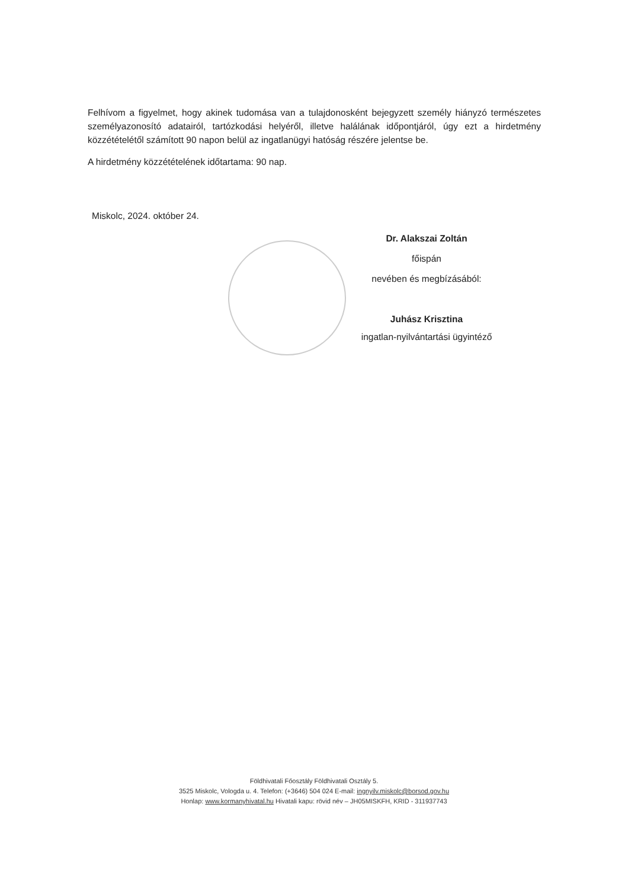Felhívom a figyelmet, hogy akinek tudomása van a tulajdonosként bejegyzett személy hiányzó természetes személyazonosító adatairól, tartózkodási helyéről, illetve halálának időpontjáról, úgy ezt a hirdetmény közzétételétől számított 90 napon belül az ingatlanügyi hatóság részére jelentse be.
A hirdetmény közzétételének időtartama: 90 nap.
Miskolc, 2024. október 24.
Dr. Alakszai Zoltán
főispán
nevében és megbízásából:
Juhász Krisztina
ingatlan-nyilvántartási ügyintéző
Földhivatali Főosztály Földhivatali Osztály 5.
3525 Miskolc, Vologda u. 4. Telefon: (+3646) 504 024 E-mail: ingnyilv.miskolc@borsod.gov.hu
Honlap: www.kormanyhivatal.hu Hivatali kapu: rövid név – JH05MISKFH, KRID - 311937743